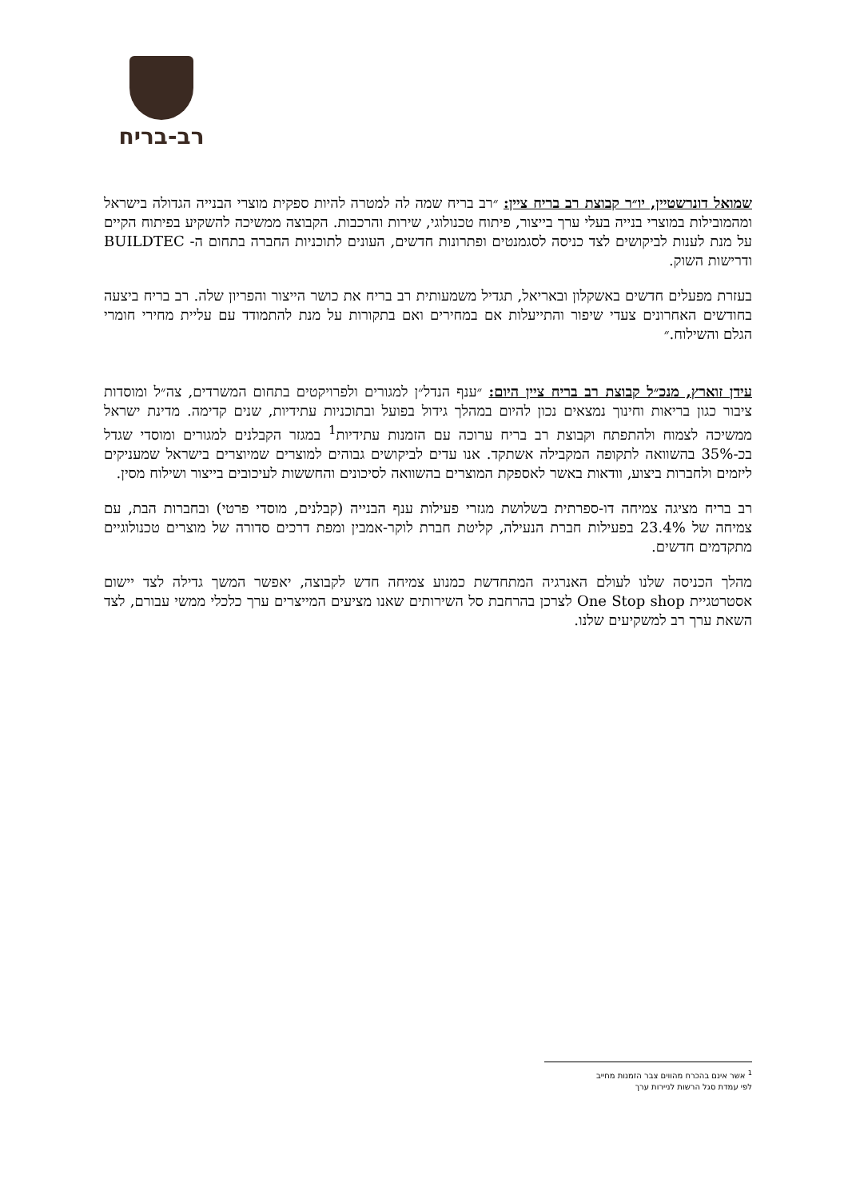רב-בריח
שמואל דונרשטיין, יו״ר קבוצת רב בריח ציין: ״רב בריח שמה לה למטרה להיות ספקית מוצרי הבנייה הגדולה בישראל ומהמובילות במוצרי בנייה בעלי ערך בייצור, פיתוח טכנולוגי, שירות והרכבות. הקבוצה ממשיכה להשקיע בפיתוח הקיים על מנת לענות לביקושים לצד כניסה לסגמנטים ופתרונות חדשים, העונים לתוכניות החברה בתחום ה- BUILDTEC ודרישות השוק.
בעזרת מפעלים חדשים באשקלון ובאריאל, תגדיל משמעותית רב בריח את כושר הייצור והפריון שלה. רב בריח ביצעה בחודשים האחרונים צעדי שיפור והתייעלות אם במחירים ואם בתקורות על מנת להתמודד עם עליית מחירי חומרי הגלם והשילוח.״
עידן זוארץ, מנכ״ל קבוצת רב בריח ציין היום: ״ענף הנדל״ן למגורים ולפרויקטים בתחום המשרדים, צה״ל ומוסדות ציבור כגון בריאות וחינוך נמצאים נכון להיום במהלך גידול בפועל ובתוכניות עתידיות, שנים קדימה. מדינת ישראל ממשיכה לצמוח ולהתפתח וקבוצת רב בריח ערוכה עם הזמנות עתידיות<sup>1</sup> במגזר הקבלנים למגורים ומוסדי שגדל בכ-35% בהשוואה לתקופה המקבילה אשתקד. אנו עדים לביקושים גבוהים למוצרים שמיוצרים בישראל שמעניקים ליזמים ולחברות ביצוע, וודאות באשר לאספקת המוצרים בהשוואה לסיכונים והחששות לעיכובים בייצור ושילוח מסין.
רב בריח מציגה צמיחה דו-ספרתית בשלושת מגזרי פעילות ענף הבנייה (קבלנים, מוסדי פרטי) ובחברות הבת, עם צמיחה של 23.4% בפעילות חברת הנעילה, קליטת חברת לוקר-אמבין ומפת דרכים סדורה של מוצרים טכנולוגיים מתקדמים חדשים.
מהלך הכניסה שלנו לעולם האנרגיה המתחדשת כמנוע צמיחה חדש לקבוצה, יאפשר המשך גדילה לצד יישום אסטרטגיית One Stop shop לצרכן בהרחבת סל השירותים שאנו מציעים המייצרים ערך כלכלי ממשי עבורם, לצד השאת ערך רב למשקיעים שלנו.
<sup>1</sup> אשר אינם בהכרח מהווים צבר הזמנות מחייב
לפי עמדת סגל הרשות לניירות ערך